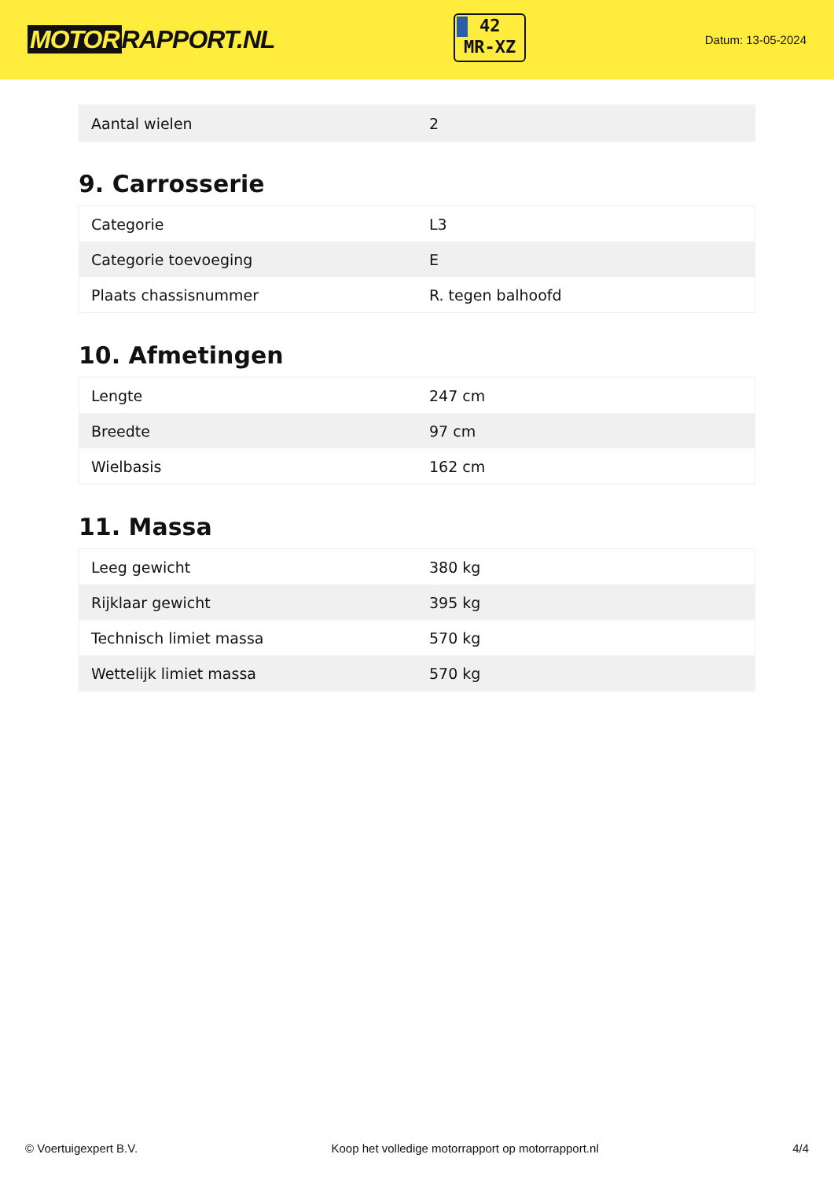MOTOR RAPPORT.NL
42
MR-XZ
Datum: 13-05-2024
| Aantal wielen | 2 |
9. Carrosserie
| Categorie | L3 |
| Categorie toevoeging | E |
| Plaats chassisnummer | R. tegen balhoofd |
10. Afmetingen
| Lengte | 247 cm |
| Breedte | 97 cm |
| Wielbasis | 162 cm |
11. Massa
| Leeg gewicht | 380 kg |
| Rijklaar gewicht | 395 kg |
| Technisch limiet massa | 570 kg |
| Wettelijk limiet massa | 570 kg |
© Voertuigexpert B.V. Koop het volledige motorrapport op motorrapport.nl 4/4